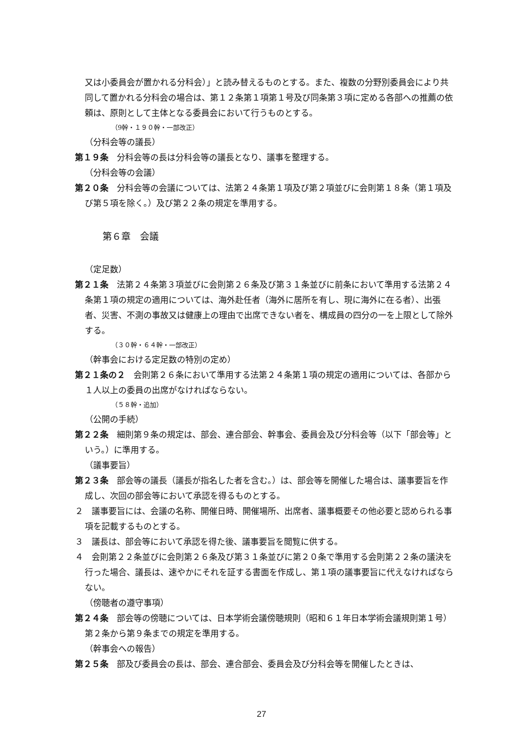又は小委員会が置かれる分科会）」と読み替えるものとする。また、複数の分野別委員会により共同して置かれる分科会の場合は、第１２条第１項第１号及び同条第３項に定める各部への推薦の依頼は、原則として主体となる委員会において行うものとする。
（9幹・１９０幹・一部改正）
（分科会等の議長）
第１９条　分科会等の長は分科会等の議長となり、議事を整理する。
（分科会等の会議）
第２０条　分科会等の会議については、法第２４条第１項及び第２項並びに会則第１８条（第１項及び第５項を除く。）及び第２２条の規定を準用する。
第６章　会議
（定足数）
第２１条　法第２４条第３項並びに会則第２６条及び第３１条並びに前条において準用する法第２４条第１項の規定の適用については、海外赴任者（海外に居所を有し、現に海外に在る者）、出張者、災害、不測の事故又は健康上の理由で出席できない者を、構成員の四分の一を上限として除外する。
（３０幹・６４幹・一部改正）
（幹事会における定足数の特別の定め）
第２１条の２　会則第２６条において準用する法第２４条第１項の規定の適用については、各部から１人以上の委員の出席がなければならない。
（５８幹・追加）
（公開の手続）
第２２条　細則第９条の規定は、部会、連合部会、幹事会、委員会及び分科会等（以下「部会等」という。）に準用する。
（議事要旨）
第２３条　部会等の議長（議長が指名した者を含む。）は、部会等を開催した場合は、議事要旨を作成し、次回の部会等において承認を得るものとする。
２　議事要旨には、会議の名称、開催日時、開催場所、出席者、議事概要その他必要と認められる事項を記載するものとする。
３　議長は、部会等において承認を得た後、議事要旨を閲覧に供する。
４　会則第２２条並びに会則第２６条及び第３１条並びに第２０条で準用する会則第２２条の議決を行った場合、議長は、速やかにそれを証する書面を作成し、第１項の議事要旨に代えなければならない。
（傍聴者の遵守事項）
第２４条　部会等の傍聴については、日本学術会議傍聴規則（昭和６１年日本学術会議規則第１号）第２条から第９条までの規定を準用する。
（幹事会への報告）
第２５条　部及び委員会の長は、部会、連合部会、委員会及び分科会等を開催したときは、
27